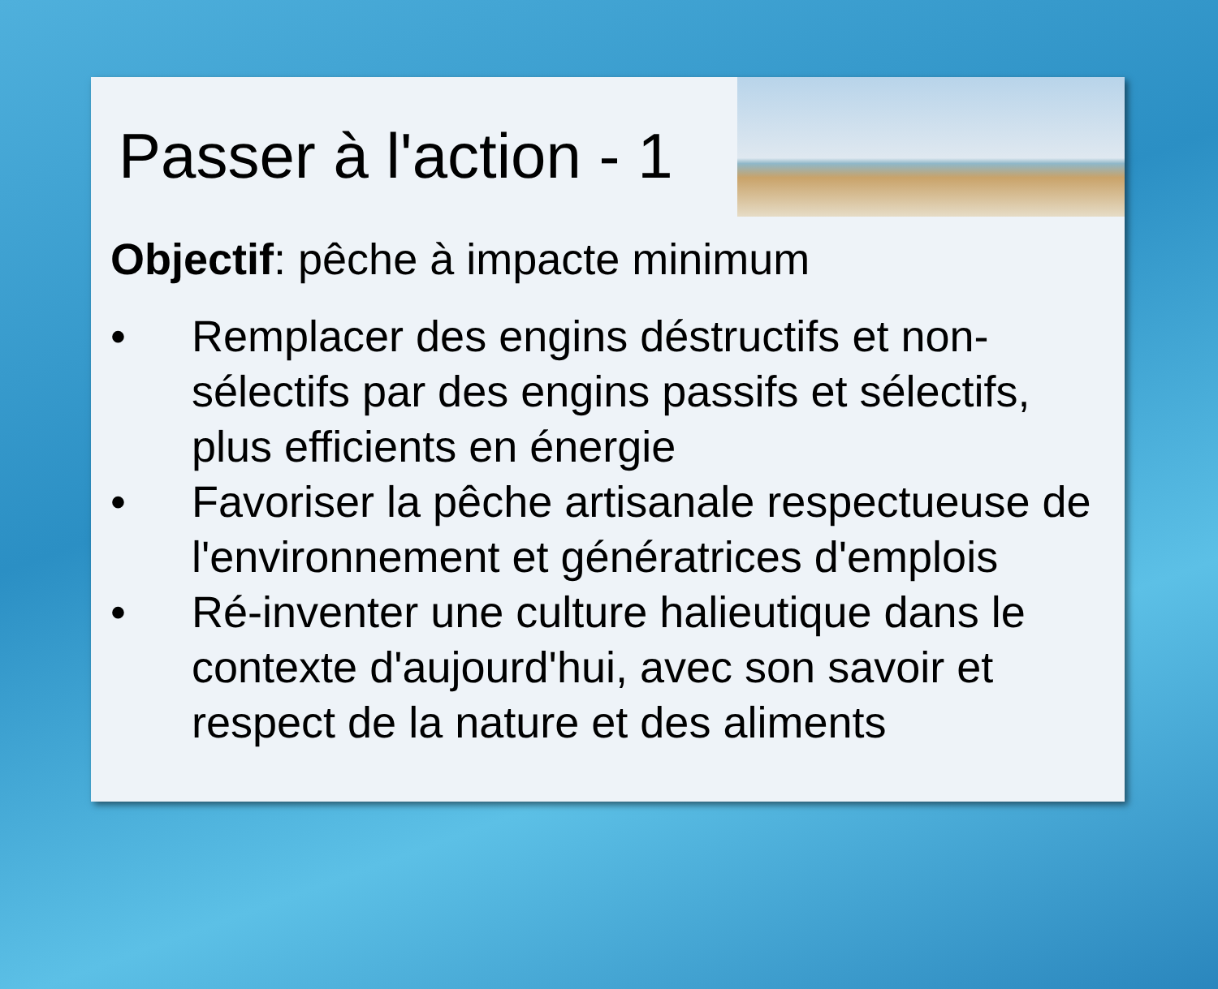Passer à l'action - 1
Objectif: pêche à impacte minimum
• Remplacer des engins déstructifs et non-sélectifs par des engins passifs et sélectifs, plus efficients en énergie
• Favoriser la pêche artisanale respectueuse de l'environnement et génératrices d'emplois
• Ré-inventer une culture halieutique dans le contexte d'aujourd'hui, avec son savoir et respect de la nature et des aliments